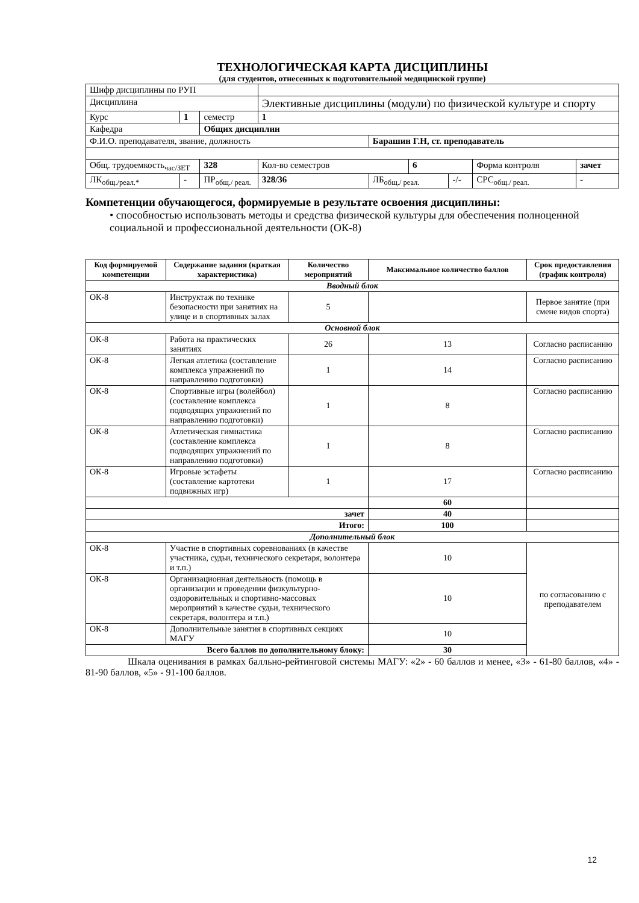ТЕХНОЛОГИЧЕСКАЯ КАРТА ДИСЦИПЛИНЫ
(для студентов, отнесенных к подготовительной медицинской группе)
| Шифр дисциплины по РУП | | | | | | | | | |
| Дисциплина | | | Элективные дисциплины (модули) по физической культуре и спорту | | | | | | |
| Курс | 1 | семестр | 1 | | | | | | |
| Кафедра | | Общих дисциплин | | | | | | | |
| Ф.И.О. преподавателя, звание, должность | | | | | Барашин Г.Н, ст. преподаватель | | | | |
| Общ. трудоемкость<sub>час/ЗЕТ</sub> | | 328 | | Кол-во семестров | | 6 | | Форма контроля | зачет |
| ЛК<sub>общ./реал.*</sub> | - | ПР<sub>общ./ реал.</sub> | | 328/36 | ЛБ<sub>общ./ реал.</sub> | | -/- | СРС<sub>общ./ реал.</sub> | - |
Компетенции обучающегося, формируемые в результате освоения дисциплины:
• способностью использовать методы и средства физической культуры для обеспечения полноценной социальной и профессиональной деятельности (ОК-8)
| Код формируемой компетенции | Содержание задания (краткая характеристика) | Количество мероприятий | Максимальное количество баллов | Срок предоставления (график контроля) |
| --- | --- | --- | --- | --- |
| Вводный блок | | | | |
| ОК-8 | Инструктаж по технике безопасности при занятиях на улице и в спортивных залах | 5 | | Первое занятие (при смене видов спорта) |
| Основной блок | | | | |
| ОК-8 | Работа на практических занятиях | 26 | 13 | Согласно расписанию |
| ОК-8 | Легкая атлетика (составление комплекса упражнений по направлению подготовки) | 1 | 14 | Согласно расписанию |
| ОК-8 | Спортивные игры (волейбол) (составление комплекса подводящих упражнений по направлению подготовки) | 1 | 8 | Согласно расписанию |
| ОК-8 | Атлетическая гимнастика (составление комплекса подводящих упражнений по направлению подготовки) | 1 | 8 | Согласно расписанию |
| ОК-8 | Игровые эстафеты (составление картотеки подвижных игр) | 1 | 17 | Согласно расписанию |
| | | | 60 | |
| зачет | | | 40 | |
| Итого: | | | 100 | |
| Дополнительный блок | | | | |
| ОК-8 | Участие в спортивных соревнованиях (в качестве участника, судьи, технического секретаря, волонтера и т.п.) | | 10 | по согласованию с преподавателем |
| ОК-8 | Организационная деятельность (помощь в организации и проведении физкультурно-оздоровительных и спортивно-массовых мероприятий в качестве судьи, технического секретаря, волонтера и т.п.) | | 10 | |
| ОК-8 | Дополнительные занятия в спортивных секциях МАГУ | | 10 | |
| Всего баллов по дополнительному блоку: | | | 30 | |
Шкала оценивания в рамках балльно-рейтинговой системы МАГУ: «2» - 60 баллов и менее, «3» - 61-80 баллов, «4» - 81-90 баллов, «5» - 91-100 баллов.
12